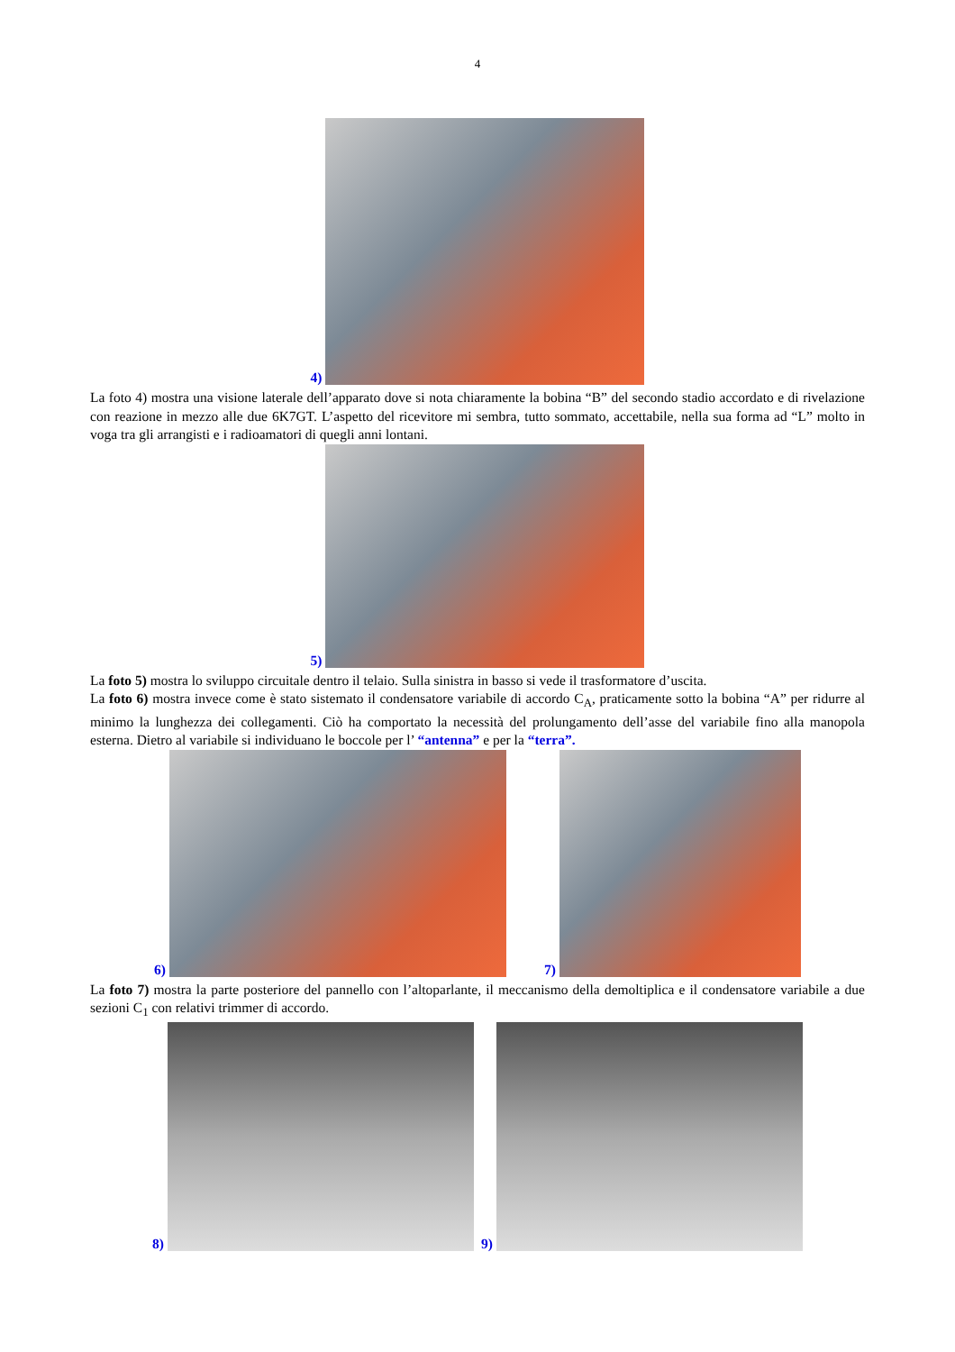4
4)
La foto 4) mostra una visione laterale dell’apparato dove si nota chiaramente la bobina “B” del secondo stadio accordato e di rivelazione con reazione in mezzo alle due 6K7GT. L’aspetto del ricevitore mi sembra, tutto sommato, accettabile, nella sua forma ad “L” molto in voga tra gli arrangisti e i radioamatori di quegli anni lontani.
5)
La foto 5) mostra lo sviluppo circuitale dentro il telaio. Sulla sinistra in basso si vede il trasformatore d’uscita.
La foto 6) mostra invece come è stato sistemato il condensatore variabile di accordo C<sub>A</sub>, praticamente sotto la bobina “A” per ridurre al minimo la lunghezza dei collegamenti. Ciò ha comportato la necessità del prolungamento dell’asse del variabile fino alla manopola esterna. Dietro al variabile si individuano le boccole per l’ “antenna” e per la “terra”.
6)
7)
La foto 7) mostra la parte posteriore del pannello con l’altoparlante, il meccanismo della demoltiplica e il condensatore variabile a due sezioni C<sub>1</sub> con relativi trimmer di accordo.
8)
9)